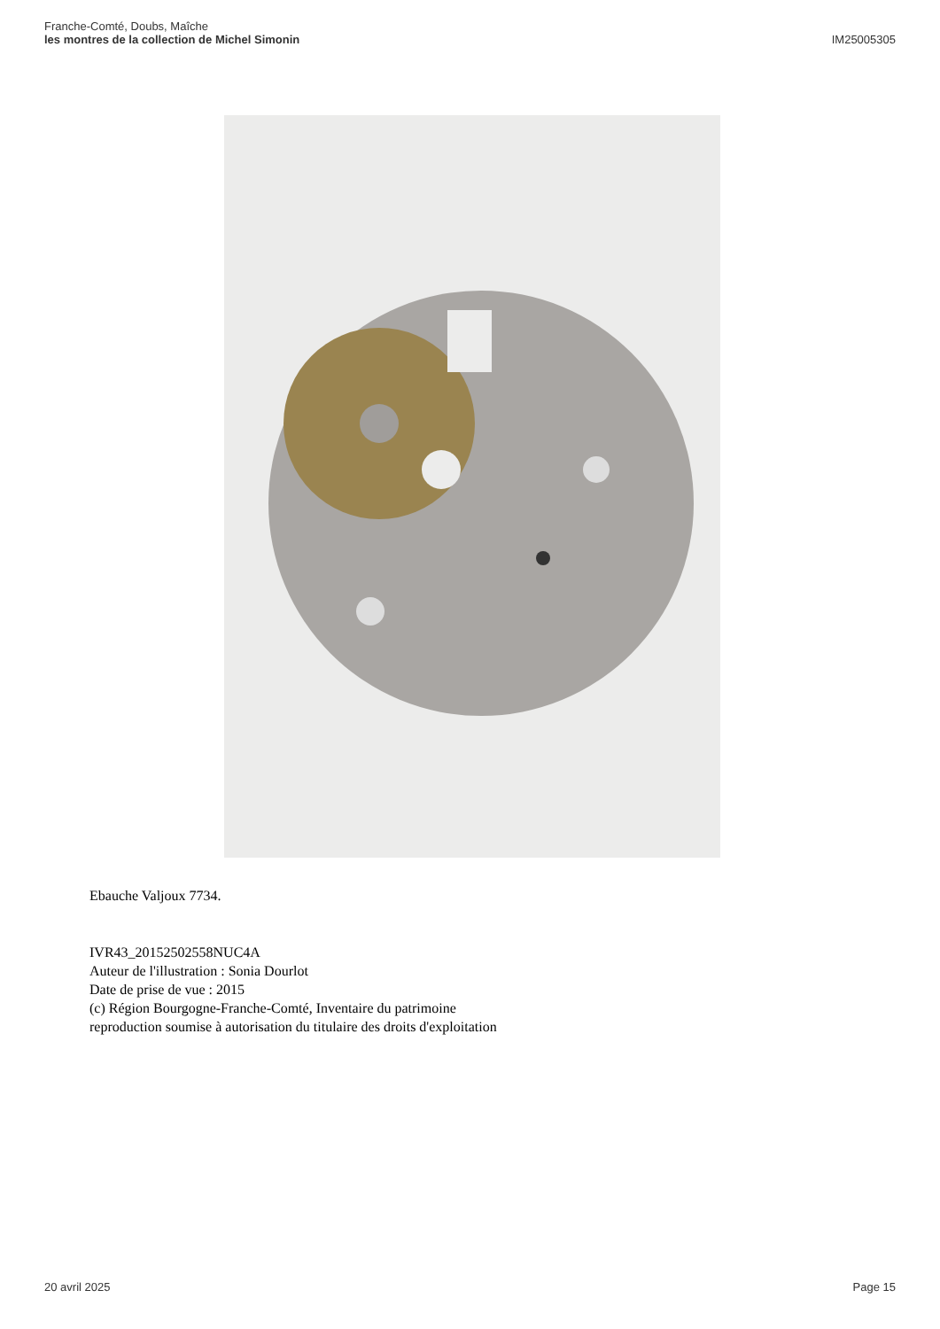Franche-Comté, Doubs, Maîche
les montres de la collection de Michel Simonin
IM25005305
Ebauche Valjoux 7734.
IVR43_20152502558NUC4A
Auteur de l'illustration : Sonia Dourlot
Date de prise de vue : 2015
(c) Région Bourgogne-Franche-Comté, Inventaire du patrimoine
reproduction soumise à autorisation du titulaire des droits d'exploitation
20 avril 2025 Page 15